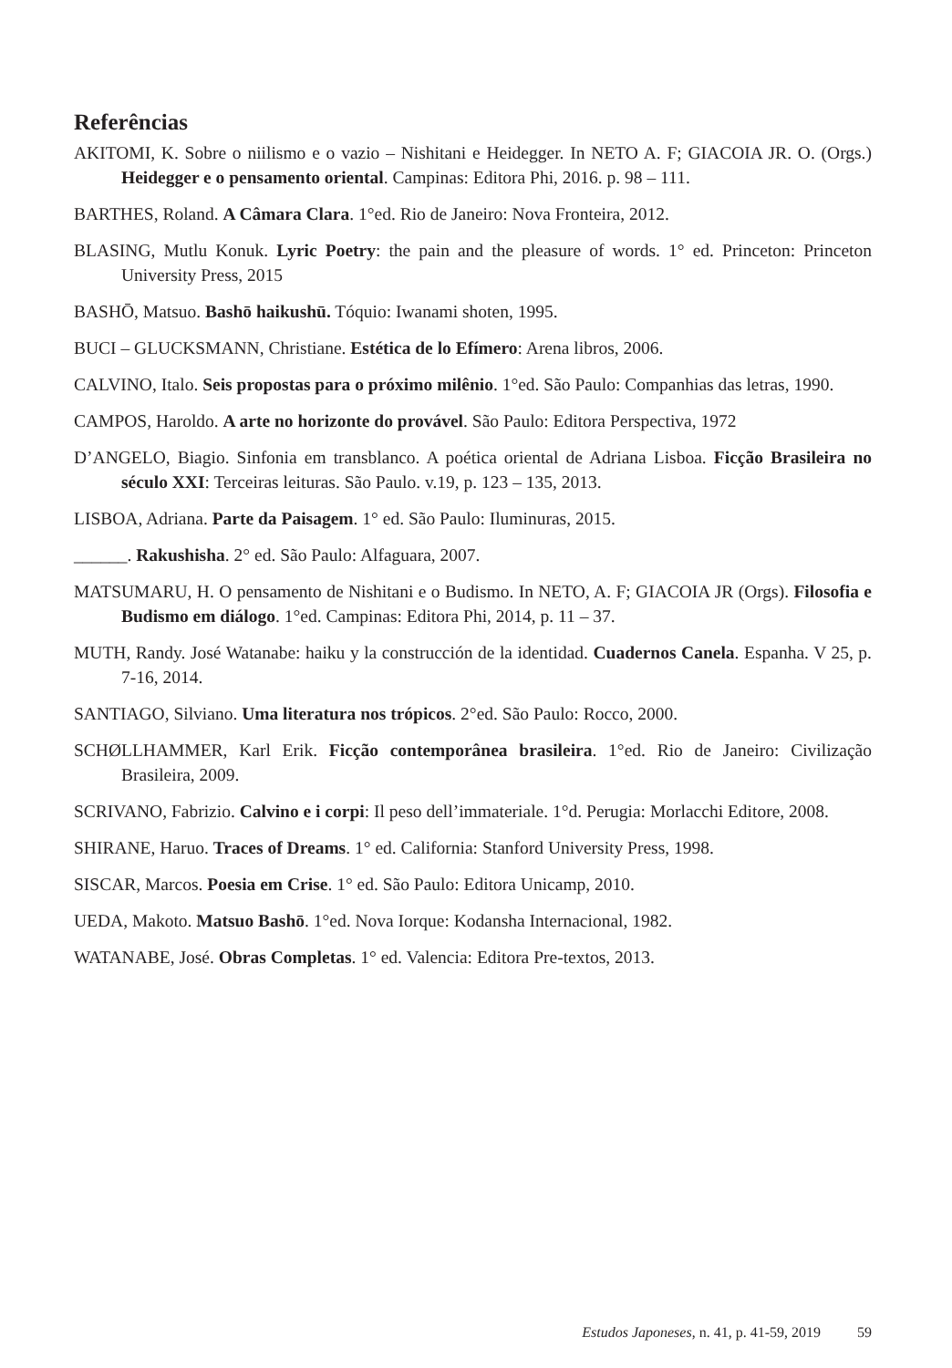Referências
AKITOMI, K. Sobre o niilismo e o vazio – Nishitani e Heidegger. In NETO A. F; GIACOIA JR. O. (Orgs.) Heidegger e o pensamento oriental. Campinas: Editora Phi, 2016. p. 98 – 111.
BARTHES, Roland. A Câmara Clara. 1°ed. Rio de Janeiro: Nova Fronteira, 2012.
BLASING, Mutlu Konuk. Lyric Poetry: the pain and the pleasure of words. 1° ed. Princeton: Princeton University Press, 2015
BASHŌ, Matsuo. Bashō haikushū. Tóquio: Iwanami shoten, 1995.
BUCI – GLUCKSMANN, Christiane. Estética de lo Efímero: Arena libros, 2006.
CALVINO, Italo. Seis propostas para o próximo milênio. 1°ed. São Paulo: Companhias das letras, 1990.
CAMPOS, Haroldo. A arte no horizonte do provável. São Paulo: Editora Perspectiva, 1972
D’ANGELO, Biagio. Sinfonia em transblanco. A poética oriental de Adriana Lisboa. Ficção Brasileira no século XXI: Terceiras leituras. São Paulo. v.19, p. 123 – 135, 2013.
LISBOA, Adriana. Parte da Paisagem. 1° ed. São Paulo: Iluminuras, 2015.
______. Rakushisha. 2° ed. São Paulo: Alfaguara, 2007.
MATSUMARU, H. O pensamento de Nishitani e o Budismo. In NETO, A. F; GIACOIA JR (Orgs). Filosofia e Budismo em diálogo. 1°ed. Campinas: Editora Phi, 2014, p. 11 – 37.
MUTH, Randy. José Watanabe: haiku y la construcción de la identidad. Cuadernos Canela. Espanha. V 25, p. 7-16, 2014.
SANTIAGO, Silviano. Uma literatura nos trópicos. 2°ed. São Paulo: Rocco, 2000.
SCHØLLHAMMER, Karl Erik. Ficção contemporânea brasileira. 1°ed. Rio de Janeiro: Civilização Brasileira, 2009.
SCRIVANO, Fabrizio. Calvino e i corpi: Il peso dell’immateriale. 1°d. Perugia: Morlacchi Editore, 2008.
SHIRANE, Haruo. Traces of Dreams. 1° ed. California: Stanford University Press, 1998.
SISCAR, Marcos. Poesia em Crise. 1° ed. São Paulo: Editora Unicamp, 2010.
UEDA, Makoto. Matsuo Bashō. 1°ed. Nova Iorque: Kodansha Internacional, 1982.
WATANABE, José. Obras Completas. 1° ed. Valencia: Editora Pre-textos, 2013.
Estudos Japoneses, n. 41, p. 41-59, 2019 59